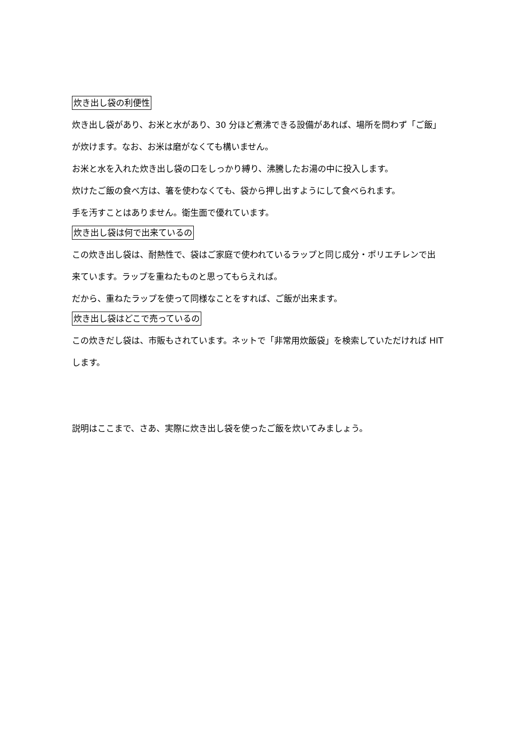炊き出し袋の利便性
炊き出し袋があり、お米と水があり、30 分ほど煮沸できる設備があれば、場所を問わず「ご飯」
が炊けます。なお、お米は磨がなくても構いません。
お米と水を入れた炊き出し袋の口をしっかり縛り、沸騰したお湯の中に投入します。
炊けたご飯の食べ方は、箸を使わなくても、袋から押し出すようにして食べられます。
手を汚すことはありません。衛生面で優れています。
炊き出し袋は何で出来ているの
この炊き出し袋は、耐熱性で、袋はご家庭で使われているラップと同じ成分・ポリエチレンで出
来ています。ラップを重ねたものと思ってもらえれば。
だから、重ねたラップを使って同様なことをすれば、ご飯が出来ます。
炊き出し袋はどこで売っているの
この炊きだし袋は、市販もされています。ネットで「非常用炊飯袋」を検索していただければ HIT
します。
説明はここまで、さあ、実際に炊き出し袋を使ったご飯を炊いてみましょう。